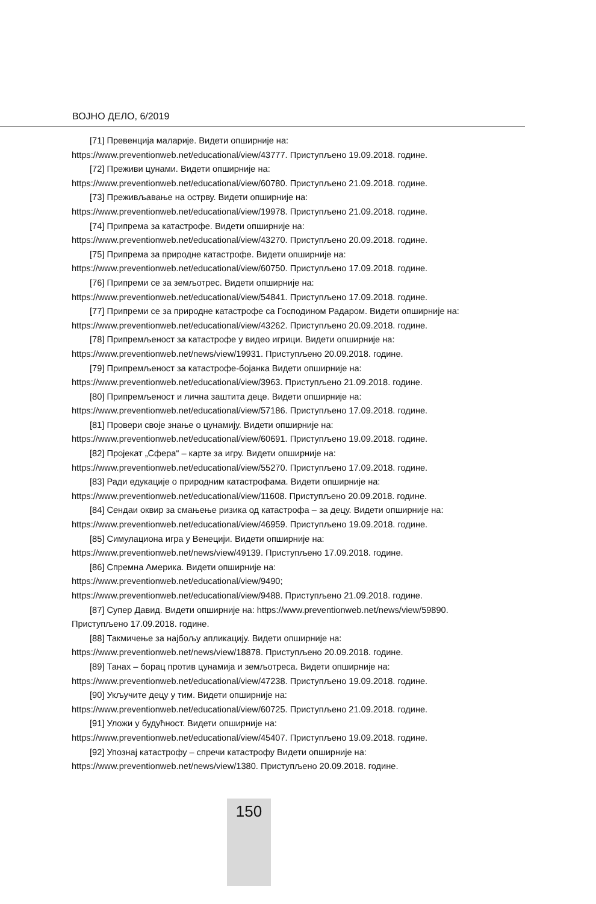ВОЈНО ДЕЛО, 6/2019
[71] Превенција маларије. Видети опширније на:
https://www.preventionweb.net/educational/view/43777. Приступљено 19.09.2018. године.
[72] Преживи цунами. Видети опширније на:
https://www.preventionweb.net/educational/view/60780. Приступљено 21.09.2018. године.
[73] Преживљавање на острву. Видети опширније на:
https://www.preventionweb.net/educational/view/19978. Приступљено 21.09.2018. године.
[74] Припрема за катастрофе. Видети опширније на:
https://www.preventionweb.net/educational/view/43270. Приступљено 20.09.2018. године.
[75] Припрема за природне катастрофе. Видети опширније на:
https://www.preventionweb.net/educational/view/60750. Приступљено 17.09.2018. године.
[76] Припреми се за земљотрес. Видети опширније на:
https://www.preventionweb.net/educational/view/54841. Приступљено 17.09.2018. године.
[77] Припреми се за природне катастрофе са Господином Радаром. Видети опширније на:
https://www.preventionweb.net/educational/view/43262. Приступљено 20.09.2018. године.
[78] Припремљеност за катастрофе у видео игрици. Видети опширније на:
https://www.preventionweb.net/news/view/19931. Приступљено 20.09.2018. године.
[79] Припремљеност за катастрофе-бојанка Видети опширније на:
https://www.preventionweb.net/educational/view/3963. Приступљено 21.09.2018. године.
[80] Припремљеност и лична заштита деце. Видети опширније на:
https://www.preventionweb.net/educational/view/57186. Приступљено 17.09.2018. године.
[81] Провери своје знање о цунамију. Видети опширније на:
https://www.preventionweb.net/educational/view/60691. Приступљено 19.09.2018. године.
[82] Пројекат „Сфера“ – карте за игру. Видети опширније на:
https://www.preventionweb.net/educational/view/55270. Приступљено 17.09.2018. године.
[83] Ради едукације о природним катастрофама. Видети опширније на:
https://www.preventionweb.net/educational/view/11608. Приступљено 20.09.2018. године.
[84] Сендаи оквир за смањење ризика од катастрофа – за децу. Видети опширније на:
https://www.preventionweb.net/educational/view/46959. Приступљено 19.09.2018. године.
[85] Симулациона игра у Венецији. Видети опширније на:
https://www.preventionweb.net/news/view/49139. Приступљено 17.09.2018. године.
[86] Спремна Америка. Видети опширније на:
https://www.preventionweb.net/educational/view/9490;
https://www.preventionweb.net/educational/view/9488. Приступљено 21.09.2018. године.
[87] Супер Давид. Видети опширније на: https://www.preventionweb.net/news/view/59890.
Приступљено 17.09.2018. године.
[88] Такмичење за најбољу апликацију. Видети опширније на:
https://www.preventionweb.net/news/view/18878. Приступљено 20.09.2018. године.
[89] Танах – борац против цунамија и земљотреса. Видети опширније на:
https://www.preventionweb.net/educational/view/47238. Приступљено 19.09.2018. године.
[90] Укључите децу у тим. Видети опширније на:
https://www.preventionweb.net/educational/view/60725. Приступљено 21.09.2018. године.
[91] Уложи у будућност. Видети опширније на:
https://www.preventionweb.net/educational/view/45407. Приступљено 19.09.2018. године.
[92] Упознај катастрофу – спречи катастрофу Видети опширније на:
https://www.preventionweb.net/news/view/1380. Приступљено 20.09.2018. године.
150